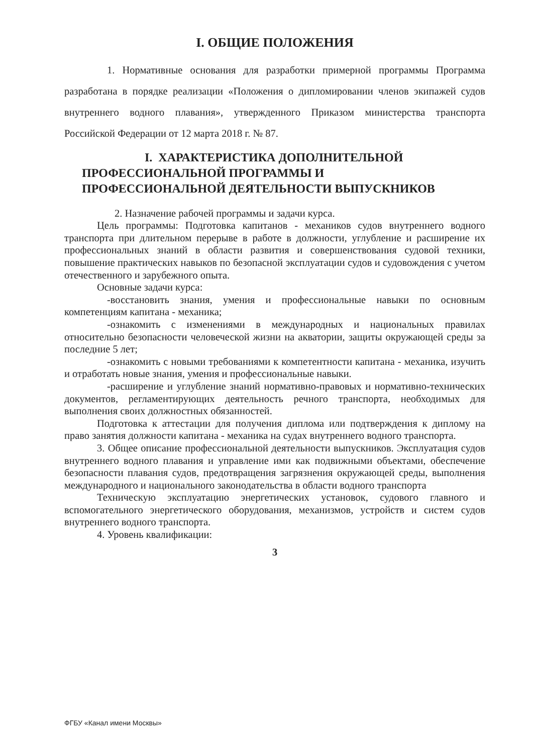I. ОБЩИЕ ПОЛОЖЕНИЯ
1. Нормативные основания для разработки примерной программы Программа разработана в порядке реализации «Положения о дипломировании членов экипажей судов внутреннего водного плавания», утвержденного Приказом министерства транспорта Российской Федерации от 12 марта 2018 г. № 87.
I. ХАРАКТЕРИСТИКА ДОПОЛНИТЕЛЬНОЙ
ПРОФЕССИОНАЛЬНОЙ ПРОГРАММЫ И
ПРОФЕССИОНАЛЬНОЙ ДЕЯТЕЛЬНОСТИ ВЫПУСКНИКОВ
2. Назначение рабочей программы и задачи курса.
Цель программы: Подготовка капитанов - механиков судов внутреннего водного транспорта при длительном перерыве в работе в должности, углубление и расширение их профессиональных знаний в области развития и совершенствования судовой техники, повышение практических навыков по безопасной эксплуатации судов и судовождения с учетом отечественного и зарубежного опыта.
Основные задачи курса:
-восстановить знания, умения и профессиональные навыки по основным компетенциям капитана - механика;
-ознакомить с изменениями в международных и национальных правилах относительно безопасности человеческой жизни на акватории, защиты окружающей среды за последние 5 лет;
-ознакомить с новыми требованиями к компетентности капитана - механика, изучить и отработать новые знания, умения и профессиональные навыки.
-расширение и углубление знаний нормативно-правовых и нормативно-технических документов, регламентирующих деятельность речного транспорта, необходимых для выполнения своих должностных обязанностей.
Подготовка к аттестации для получения диплома или подтверждения к диплому на право занятия должности капитана - механика на судах внутреннего водного транспорта.
3. Общее описание профессиональной деятельности выпускников. Эксплуатация судов внутреннего водного плавания и управление ими как подвижными объектами, обеспечение безопасности плавания судов, предотвращения загрязнения окружающей среды, выполнения международного и национального законодательства в области водного транспорта
Техническую эксплуатацию энергетических установок, судового главного и вспомогательного энергетического оборудования, механизмов, устройств и систем судов внутреннего водного транспорта.
4. Уровень квалификации:
3
ФГБУ «Канал имени Москвы»